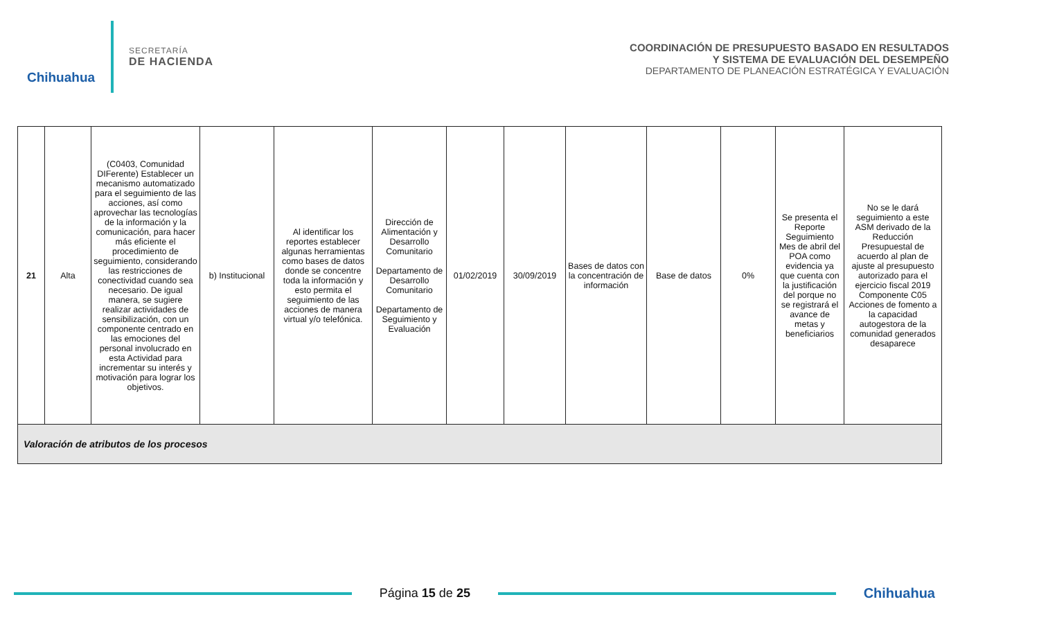Chihuahua
SECRETARÍA
DE HACIENDA
COORDINACIÓN DE PRESUPUESTO BASADO EN RESULTADOS
Y SISTEMA DE EVALUACIÓN DEL DESEMPEÑO
DEPARTAMENTO DE PLANEACIÓN ESTRATÉGICA Y EVALUACIÓN
| 21 | Alta | (C0403, Comunidad DIFerente) Establecer un mecanismo automatizado para el seguimiento de las acciones, así como aprovechar las tecnologías de la información y la comunicación, para hacer más eficiente el procedimiento de seguimiento, considerando las restricciones de conectividad cuando sea necesario. De igual manera, se sugiere realizar actividades de sensibilización, con un componente centrado en las emociones del personal involucrado en esta Actividad para incrementar su interés y motivación para lograr los objetivos. | b) Institucional | Al identificar los reportes establecer algunas herramientas como bases de datos donde se concentre toda la información y esto permita el seguimiento de las acciones de manera virtual y/o telefónica. | Dirección de Alimentación y Desarrollo Comunitario Departamento de Desarrollo Comunitario Departamento de Seguimiento y Evaluación | 01/02/2019 | 30/09/2019 | Bases de datos con la concentración de información | Base de datos | 0% | Se presenta el Reporte Seguimiento Mes de abril del POA como evidencia ya que cuenta con la justificación del porque no se registrará el avance de metas y beneficiarios | No se le dará seguimiento a este ASM derivado de la Reducción Presupuestal de acuerdo al plan de ajuste al presupuesto autorizado para el ejercicio fiscal 2019 Componente C05 Acciones de fomento a la capacidad autogestora de la comunidad generados desaparece |
| Valoración de atributos de los procesos | | | | | | | | | | | | |
Página 15 de 25 Chihuahua